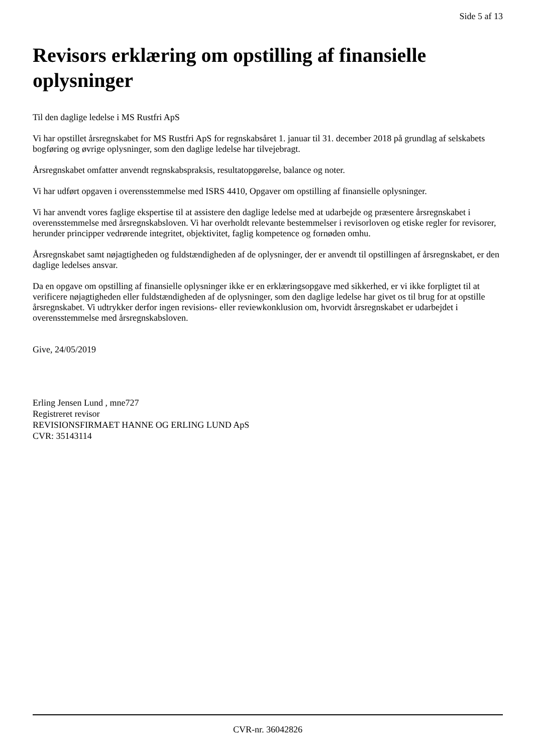Side 5 af 13
Revisors erklæring om opstilling af finansielle oplysninger
Til den daglige ledelse i MS Rustfri ApS
Vi har opstillet årsregnskabet for MS Rustfri ApS for regnskabsåret 1. januar til 31. december 2018 på grundlag af selskabets bogføring og øvrige oplysninger, som den daglige ledelse har tilvejebragt.
Årsregnskabet omfatter anvendt regnskabspraksis, resultatopgørelse, balance og noter.
Vi har udført opgaven i overensstemmelse med ISRS 4410, Opgaver om opstilling af finansielle oplysninger.
Vi har anvendt vores faglige ekspertise til at assistere den daglige ledelse med at udarbejde og præsentere årsregnskabet i overensstemmelse med årsregnskabsloven. Vi har overholdt relevante bestemmelser i revisorloven og etiske regler for revisorer, herunder principper vedrørende integritet, objektivitet, faglig kompetence og fornøden omhu.
Årsregnskabet samt nøjagtigheden og fuldstændigheden af de oplysninger, der er anvendt til opstillingen af årsregnskabet, er den daglige ledelses ansvar.
Da en opgave om opstilling af finansielle oplysninger ikke er en erklæringsopgave med sikkerhed, er vi ikke forpligtet til at verificere nøjagtigheden eller fuldstændigheden af de oplysninger, som den daglige ledelse har givet os til brug for at opstille årsregnskabet. Vi udtrykker derfor ingen revisions- eller reviewkonklusion om, hvorvidt årsregnskabet er udarbejdet i overensstemmelse med årsregnskabsloven.
Give, 24/05/2019
Erling Jensen Lund , mne727
Registreret revisor
REVISIONSFIRMAET HANNE OG ERLING LUND ApS
CVR: 35143114
CVR-nr. 36042826